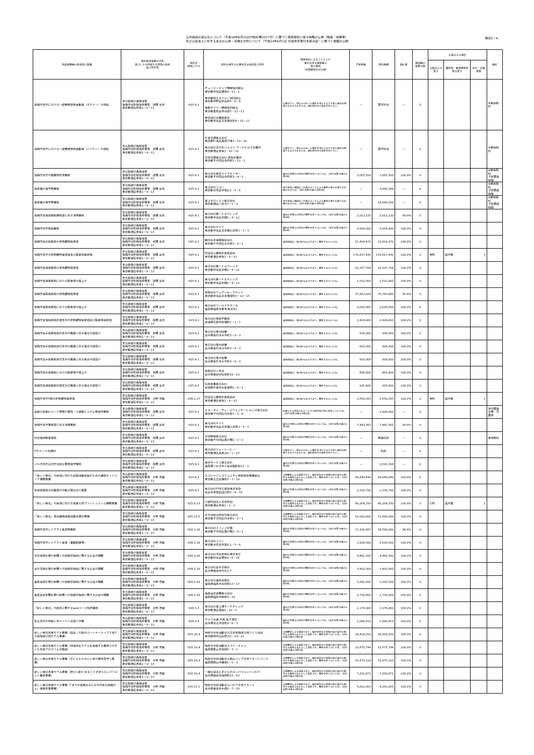公共調達の適正化について（平成18年8月25日付財計第2017号）に基づく随意契約に係る情報の公表（物品・役務等）
及び公益法人に対する支出の公表・点検の方針について（平成24年6月1日 行政改革実行本部決定）に基づく情報の公開
様式2－4
| 物品役務等の名称及び数量 | 契約担当官等の氏名 並びにその所属する部局の名称 及び所在地 | 契約を 締結した日 | 契約の相手方の商号又は名称及び住所 | 随意契約によることとした 会計法令の根拠条文 及び理由 （企画競争又は公募） | 予定価格 | 契約金額 | 落札率 | 再就職の 役員の数 | 公益法人の場合 | | | 備考 |
| --- | --- | --- | --- | --- | --- | --- | --- | --- | --- | --- | --- | --- |
| | | | | | | | | | 公益法人の区分 | 国所管、都道府県所管の区分 | 応札・応募者数 | |
| 復興庁本庁における一般乗用旅客自動車（タクシー）の供給 | 支出負担行為担当官 復興庁会計担当参事官 尾関 良夫 東京都港区赤坂1－9－13 | H25.4.1 | チェッカーキャブ無線協同組合 東京都中央区銀座8－11－1 東京都個人タクシー協同組合 東京都中野区弥生町5－6－6 東都タクシー無線協同組合 東京都豊島区西池袋5－13－13 東京四社営業委員会 東京都中央区日本橋本町4－15－11 | 公募を行い、申込みのあった要件を満たす全ての者と契約を締結するものであるため、契約相手方の選定を許さない。 | — | 認可料金 | — | 0 | | | | ※単価契約 |
| 復興庁本庁における一般乗用旅客自動車（ハイヤー）の供給 | 支出負担行為担当官 復興庁会計担当参事官 尾関 良夫 東京都港区赤坂1－9－13 | H25.4.1 | 杉並交通株式会社 東京都杉並区高井戸東3－19－19 株式会社日の丸リムジン アークヒルズ営業所 東京都港区赤坂1－12－32 日本交通株式会社 赤坂営業所 東京都千代田区永田町2－11－1 | 公募を行い、申込みのあった要件を満たす全ての者と契約を締結するものであるため、契約相手方の選定を許さない。 | — | 認可料金 | — | 0 | | | | ※単価契約 |
| 復興庁本庁の廃棄物処理業務 | 支出負担行為担当官 復興庁会計担当参事官 尾関 良夫 東京都港区赤坂1－9－13 | H25.4.1 | 株式会社東京クリアセンター 東京都千代田区永田町2－4－3 | 契約の性質又は目的が競争を許さないため。（会計法第29条の3第4項） | 3,055,500 | 3,055,500 | 100.0% | 0 | | | | ※単価契約 予定調達総額 |
| 複写機の保守等業務 | 支出負担行為担当官 復興庁会計担当参事官 尾関 良夫 東京都港区赤坂1－9－13 | H25.4.1 | 株式会社リコー 東京都大田区中馬込1－3－6 | 単年度毎に機器を入れ替えることによる費用の増大を避ける必要があるため。（会計法第29条の3第4項） | — | 4,444,366 | — | 0 | | | | ※単価契約 予定調達総額 |
| 複写機の保守等業務 | 支出負担行為担当官 復興庁会計担当参事官 尾関 良夫 東京都港区赤坂1－9－13 | H25.4.1 | 富士ゼロックス株式会社 東京都港区六本木3－1－1 | 単年度毎に機器を入れ替えることによる費用の増大を避ける必要があるため。（会計法第29条の3第4項） | — | 18,840,202 | — | 0 | | | | ※単価契約 予定調達総額 |
| 復興庁宮城復興局事務室に係る清掃業務 | 支出負担行為担当官 復興庁会計担当参事官 尾関 良夫 東京都港区赤坂1－9－13 | H25.4.1 | 株式会社第一ビルディング 東京都中央区京橋2－4－12 | 契約の性質又は目的が競争を許さないため。（会計法第29条の3第4項） | 2,013,125 | 2,012,220 | 99.9% | 0 | | | | |
| 復興庁本庁警備業務 | 支出負担行為担当官 復興庁会計担当参事官 尾関 良夫 東京都港区赤坂1－9－13 | H25.4.1 | 株式会社セイビ 東京都中央区日本橋人形町3－3－3 | 契約の性質又は目的が競争を許さないため。（会計法第29条の3第4項） | 9,954,000 | 9,954,000 | 100.0% | 0 | | | | |
| 復興庁岩手復興局の定期建物賃貸借 | 支出負担行為担当官 復興庁会計担当参事官 尾関 良夫 東京都港区赤坂1－9－13 | H25.4.1 | 朝日生命保険相互会社 東京都千代田区大手町2－6－1 | 当該調達は、独占的なものであり、競争できないため。 | 21,416,472 | 21,416,472 | 100.0% | 0 | | | | |
| 復興庁本庁の定期建物賃貸借及び駐車場賃貸借 | 支出負担行為担当官 復興庁会計担当参事官 尾関 良夫 東京都港区赤坂1－9－13 | H25.4.1 | 財団法人農林水産奨励会 東京都港区赤坂1－9－13 | 当該調達は、独占的なものであり、競争できないため。 | 170,617,442 | 170,617,442 | 100.0% | 0 | 特財 | 国所管 | 1 | |
| 復興庁宮城復興局の定期建物賃貸借 | 支出負担行為担当官 復興庁会計担当参事官 尾関 良夫 東京都港区赤坂1－9－13 | H25.4.1 | 株式会社第一ビルディング 東京都中央区京橋2－4－12 | 当該調達は、独占的なものであり、競争できないため。 | 22,327,704 | 22,327,704 | 100.0% | 0 | | | | |
| 復興庁宮城復興局における駐車場の借上げ | 支出負担行為担当官 復興庁会計担当参事官 尾関 良夫 東京都港区赤坂1－9－13 | H25.4.1 | 株式会社第一ビルディング 東京都中央区京橋2－4－12 | 当該調達は、独占的なものであり、競争できないため。 | 1,512,000 | 1,512,000 | 100.0% | 0 | | | | |
| 復興庁福島復興局の定期建物賃貸借 | 支出負担行為担当官 復興庁会計担当参事官 尾関 良夫 東京都港区赤坂1－9－13 | H25.4.1 | 有限会社デュアール・アセット 東京都中央区日本橋室町1－12－15 | 当該調達は、独占的なものであり、競争できないため。 | 37,423,824 | 35,763,060 | 95.6% | 0 | | | | |
| 復興庁福島復興局における駐車場の借上げ | 支出負担行為担当官 復興庁会計担当参事官 尾関 良夫 東京都港区赤坂1－9－13 | H25.4.1 | 株式会社ワールドサマール 福島県福島市泉字清水内1 | 当該調達は、独占的なものであり、競争できないため。 | 2,016,000 | 2,016,000 | 100.0% | 0 | | | | |
| 復興庁宮城復興局石巻支所の定期建物賃貸借及び駐車場賃貸借 | 支出負担行為担当官 復興庁会計担当参事官 尾関 良夫 東京都港区赤坂1－9－13 | H25.4.1 | 株式会社東部不動産 宮城県石巻市新境町1－1－7 | 当該調達は、独占的なものであり、競争できないため。 | 2,424,000 | 2,424,000 | 100.0% | 0 | | | | |
| 復興庁岩手復興局釜石支所の職員に係る宿舎の借受け | 支出負担行為担当官 復興庁会計担当参事官 尾関 良夫 東京都港区赤坂1－9－13 | H25.4.1 | 株式会社菊大総業 岩手県釜石市大平町3－9－3 | 当該調達は、独占的なものであり、競争できないため。 | 936,000 | 936,000 | 100.0% | 0 | | | | |
| 復興庁岩手復興局釜石支所の職員に係る宿舎の借受け | 支出負担行為担当官 復興庁会計担当参事官 尾関 良夫 東京都港区赤坂1－9－13 | H25.4.1 | 株式会社菊大総業 岩手県釜石市大平町3－9－3 | 当該調達は、独占的なものであり、競争できないため。 | 816,000 | 816,000 | 100.0% | 0 | | | | |
| 復興庁岩手復興局釜石支所の職員に係る宿舎の借受け | 支出負担行為担当官 復興庁会計担当参事官 尾関 良夫 東京都港区赤坂1－9－13 | H25.4.1 | 株式会社菊大総業 岩手県釜石市大平町3－9－3 | 当該調達は、独占的なものであり、競争できないため。 | 816,000 | 816,000 | 100.0% | 0 | | | | |
| 復興庁岩手復興局における駐車場の借上げ | 支出負担行為担当官 復興庁会計担当参事官 尾関 良夫 東京都港区赤坂1－9－13 | H25.4.1 | 有限会社三矢会 岩手県盛岡市松尾町19－19 | 当該調達は、独占的なものであり、競争できないため。 | 856,800 | 856,800 | 100.0% | 0 | | | | |
| 復興庁宮城復興局石巻支所の職員に係る宿舎の借受け | 支出負担行為担当官 復興庁会計担当参事官 尾関 良夫 東京都港区赤坂1－9－13 | H25.4.5 | 松本産業株式会社 宮城県石巻市大街道西1－6－2 | 当該調達は、独占的なものであり、競争できないため。 | 925,600 | 925,600 | 100.0% | 0 | | | | |
| 復興庁本庁5階の定期建物賃貸借 | 支出負担行為担当官 復興庁会計担当参事官 大野 秀敏 東京都港区赤坂1－9－13 | H26.2.17 | 財団法人農林水産奨励会 東京都港区赤坂1－9－13 | 当該調達は、独占的なものであり、競争できないため。 | 2,559,393 | 2,559,393 | 100.0% | 0 | 特財 | 国所管 | 1 | |
| 国家公務員ICカード等発行管理・入退館システム等保守業務 | 支出負担行為担当官 復興庁会計担当参事官 尾関 良夫 東京都港区赤坂1－9－13 | H25.4.1 | エヌ・ティ・ティ・コミュニケーションズ株式会社 東京都千代田区内幸町1－1－6 | 必要とする物品又はサービスの提供者が他に存在しないため。（会計法第29条の3第4項） | — | 1,428,000 | — | 0 | | | | 共同調達 主管：内閣府 |
| 復興庁本庁事務室に係る清掃業務 | 支出負担行為担当官 復興庁会計担当参事官 尾関 良夫 東京都港区赤坂1－9－13 | H25.4.1 | 株式会社セイビ 東京都中央区日本橋人形町3－3－3 | 契約の性質又は目的が競争を許さないため。（会計法第29条の3第4項） | 7,443,363 | 7,441,581 | 99.9% | 0 | | | | |
| 料金後納郵便役務 | 支出負担行為担当官 復興庁会計担当参事官 尾関 良夫 東京都港区赤坂1－9－13 | H25.4.1 | 日本郵便株式会社 東京都千代田区霞が関1－3－2 | 契約の性質又は目的が競争を許さないため。（会計法第29条の3第4項） | — | 郵便約款 | — | 0 | | | | 単価契約 |
| ETCカード利用料 | 支出負担行為担当官 復興庁会計担当参事官 尾関 良夫 東京都港区赤坂1－9－13 | H25.4.1 | 株式会社ジェーシービー 東京都港区南青山5－1－22 | 公募を行い、申込みのあった要件を満たす全ての者と契約を締結するものであるため、契約相手方の選定を許さない。 | — | 約款 | — | 0 | | | | |
| いわき地方合同庁舎総合管理保守業務 | 支出負担行為担当官 復興庁会計担当参事官 尾関 良夫 東京都港区赤坂1－9－13 | H25.4.1 | 常光サービス株式会社 福島県いわき市小名浜諏訪町11－1 | 契約の性質又は目的が競争を許さないため。（会計法第29条の3第4項） | — | 1,541,324 | — | 0 | | | | |
| 「新しい東北」の実現に向けた民間活動促進のための連携ネットワーク構築事業 | 支出負担行為担当官 復興庁会計担当参事官 大野 秀敏 東京都港区赤坂1－9－13 | H25.8.2 | エコジャパンコミュニティ有限責任事業組合 東京都足立区梅島3－3－19 | 企画競争による調達であり、契約相手方の提案内容が当庁の期待する優秀なものとして選定され、競争を許さないため。（会計法第29条の3第4項） | 99,949,440 | 99,949,440 | 100.0% | 0 | | | | |
| 宮城復興局大会議室の可動式間仕切り設置 | 支出負担行為担当官 復興庁会計担当参事官 大野 秀敏 東京都港区赤坂1－9－13 | H25.8.5 | 株式会社竹中工務店東北支店 仙台市青葉区国分町3－4－33 | 契約の性質又は目的が競争を許さないため。（会計法第29条の3第4項） | 2,330,790 | 2,330,790 | 100.0% | 0 | | | | |
| 「新しい東北」の実現に向けた復興人材プラットフォーム構築事業 | 支出負担行為担当官 復興庁会計担当参事官 大野 秀敏 東京都港区赤坂1－9－13 | H25.8.23 | 公益財団法人日本財団 東京都港区赤坂1－2－2 | 企画競争による調達であり、契約相手方の提案内容が当庁の期待する優秀なものとして選定され、競争を許さないため。（会計法第29条の3第4項） | 80,204,250 | 80,204,250 | 100.0% | 0 | 公財 | 国所管 | 1 | |
| 「新しい東北」官民連携推進協議会運営事業 | 支出負担行為担当官 復興庁会計担当参事官 大野 秀敏 東京都港区赤坂1－9－13 | H25.12.5 | みずほ総合研究所株式会社 東京都千代田区内幸町1－2－1 | 企画競争による調達であり、契約相手方の提案内容が当庁の期待する優秀なものとして選定され、競争を許さないため。（会計法第29条の3第4項） | 21,000,000 | 21,000,000 | 100.0% | 0 | | | | |
| 復興庁本庁レイアウト変更等業務 | 支出負担行為担当官 復興庁会計担当参事官 大野 秀敏 東京都港区赤坂1－9－13 | H26.2.18 | 株式会社オフィス企画 東京都千代田区霞が関3－8－1 | 契約の性質又は目的が競争を許さないため。（会計法第29条の3第4項） | 17,205,667 | 16,590,000 | 96.4% | 0 | | | | |
| 復興庁本庁レイアウト変更（電話配線等） | 支出負担行為担当官 復興庁会計担当参事官 大野 秀敏 東京都港区赤坂1－9－13 | H26.2.18 | 株式会社リコー 東京都大田区中馬込1－3－6 | 契約の性質又は目的が競争を許さないため。（会計法第29条の3第4項） | 2,929,500 | 2,929,500 | 100.0% | 0 | | | | |
| 河北新報社発行新聞への復興庁取組に関する広告の掲載 | 支出負担行為担当官 復興庁会計担当参事官 大野 秀敏 東京都港区赤坂1－9－13 | H26.2.20 | 株式会社河北新報社東京支社 東京都中央区銀座8－6－25 | 契約の性質又は目的が競争を許さないため。（会計法第29条の3第4項） | 4,462,500 | 4,462,500 | 100.0% | 0 | | | | |
| 岩手日報社発行新聞への復興庁取組に関する広告の掲載 | 支出負担行為担当官 復興庁会計担当参事官 大野 秀敏 東京都港区赤坂1－9－13 | H26.2.20 | 株式会社岩手日報社 岩手県盛岡市内丸3-7 | 契約の性質又は目的が競争を許さないため。（会計法第29条の3第4項） | 3,402,000 | 3,402,000 | 100.0% | 0 | | | | |
| 福島民報社発行新聞への復興庁取組に関する広告の掲載 | 支出負担行為担当官 復興庁会計担当参事官 大野 秀敏 東京都港区赤坂1－9－13 | H26.2.20 | 株式会社福島民報社 福島県福島市太田町13－17 | 契約の性質又は目的が競争を許さないため。（会計法第29条の3第4項） | 3,202,500 | 3,202,500 | 100.0% | 0 | | | | |
| 福島民友新聞社発行新聞への復興庁取組に関する広告の掲載 | 支出負担行為担当官 復興庁会計担当参事官 大野 秀敏 東京都港区赤坂1－9－13 | H26.2.20 | 福島民友新聞株式会社 福島県福島市柳町4－29 | 契約の性質又は目的が競争を許さないため。（会計法第29条の3第4項） | 2,730,000 | 2,730,000 | 100.0% | 0 | | | | |
| 「新しい東北」の創造に関するwebページ改修業務 | 支出負担行為担当官 復興庁会計担当参事官 大野 秀敏 東京都港区赤坂1－9－13 | H26.3.3 | 株式会社富士通マーケティング 東京都港区港南2－15－3 | 契約の性質又は目的が競争を許さないため。（会計法第29条の3第4項） | 1,176,000 | 1,176,000 | 100.0% | 0 | | | | |
| 宮古支所の移転に伴うトイレ水回り作業 | 支出負担行為担当官 復興庁会計担当参事官 大野 秀敏 東京都港区赤坂1－9－13 | H26.3.4 | サカミ水道 代表 坂下浩司 岩手県宮古市宮町4－6－3 | 契約の性質又は目的が競争を許さないため。（会計法第29条の3第4項） | 1,000,419 | 1,000,419 | 100.0% | 0 | | | | |
| 新しい東北先導モデル事業（住民・行政のパートナーシップで育てる冒険遊び場モデル事業） | 支出負担行為担当官 復興庁会計担当参事官 大野 秀敏 東京都港区赤坂1－9－13 | H25.10.4 | 特定非営利活動法人日本冒険遊び場づくり協会 東京都世田谷区野沢3－14－22 | 企画競争による調達であり、契約相手方の提案内容が当庁の期待する優秀なものとして選定され、競争を許さないため。（会計法第29条の3第4項） | 16,418,250 | 16,418,250 | 100.0% | 0 | | | | |
| 新しい東北先導モデル事業（地域共生モデルを実践する農場での子ども育成プログラムの推進） | 支出負担行為担当官 復興庁会計担当参事官 大野 秀敏 東京都港区赤坂1－9－13 | H25.10.4 | 特定非営利活動法人アイ・キャン 福島県郡山市安積4－3－1 | 企画競争による調達であり、契約相手方の提案内容が当庁の期待する優秀なものとして選定され、競争を許さないため。（会計法第29条の3第4項） | 12,675,744 | 12,675,744 | 100.0% | 0 | | | | |
| 新しい東北先導モデル事業（子どもたちの心と体の発育見守り事業） | 支出負担行為担当官 復興庁会計担当参事官 大野 秀敏 東京都港区赤坂1－9－13 | H25.10.4 | 特定非営利活動法人郡山ペップ子育てネットワーク 福島県郡山市横塚1－1－3 | 企画競争による調達であり、契約相手方の提案内容が当庁の期待する優秀なものとして選定され、競争を許さないため。（会計法第29条の3第4項） | 15,475,110 | 15,475,110 | 100.0% | 0 | | | | |
| 新しい東北先導モデル事業（学び×遊び まるごと子育ちエンパワメント養成事業） | 支出負担行為担当官 復興庁会計担当参事官 大野 秀敏 東京都港区赤坂1－9－13 | H25.10.4 | 一般社団法人子どものエンパワメントいわて 岩手県盛岡市城西町13－63 | 企画競争による調達であり、契約相手方の提案内容が当庁の期待する優秀なものとして選定され、競争を許さないため。（会計法第29条の3第4項） | 7,250,871 | 7,250,871 | 100.0% | 0 | | | | |
| 新しい東北先導モデル事業（「まちの復興はみんなの元気な笑顔から」復興支援事業） | 支出負担行為担当官 復興庁会計担当参事官 大野 秀敏 東京都港区赤坂1－9－13 | H25.11.1 | 特定非営利活動法人いわて子育てネット 岩手県盛岡市大通2－7－20 | 企画競争による調達であり、契約相手方の提案内容が当庁の期待する優秀なものとして選定され、競争を許さないため。（会計法第29条の3第4項） | 4,201,003 | 4,201,003 | 100.0% | 0 | | | | |